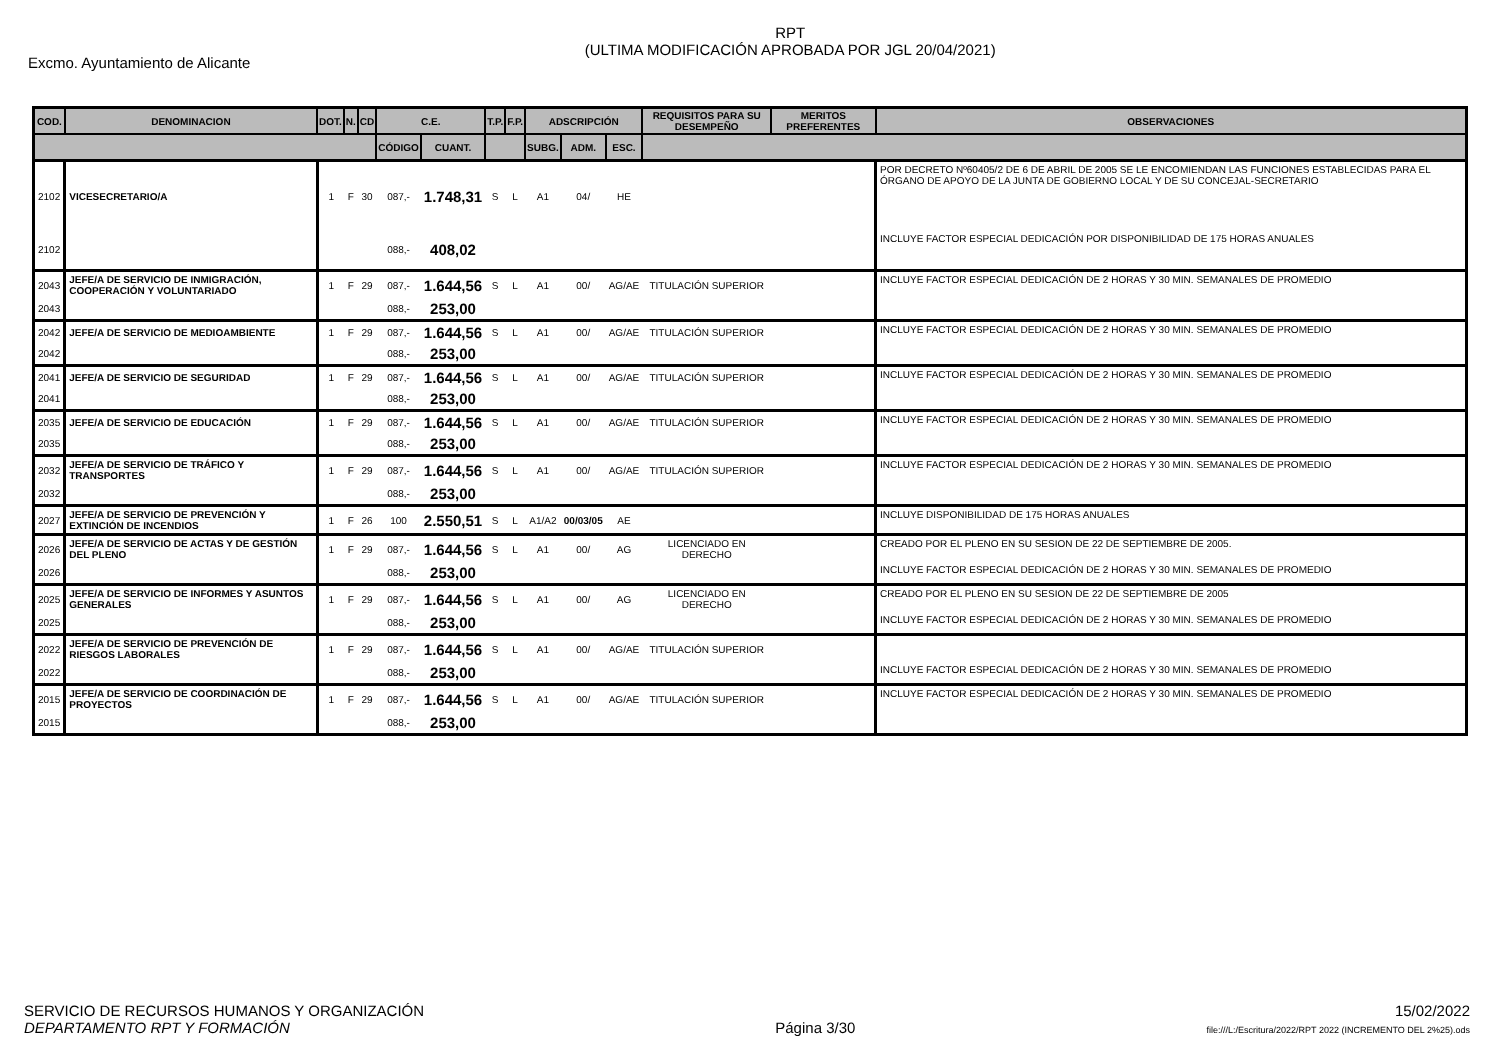Excmo. Ayuntamiento de Alicante
RPT
(ULTIMA MODIFICACIÓN APROBADA POR JGL 20/04/2021)
| COD. | DENOMINACION | DOT. | N. | CD | C.E. | | T.P. | F.P. | ADSCRIPCIÓN | | | REQUISITOS PARA SU DESEMPEÑO | MERITOS PREFERENTES | OBSERVACIONES |
| --- | --- | --- | --- | --- | --- | --- | --- | --- | --- | --- | --- | --- | --- | --- |
| | | | | | CÓDIGO | CUANT. | | | SUBG. | ADM. | ESC. | | | |
| 2102 | VICESECRETARIO/A | 1 | F | 30 | 087,- | 1.748,31 | S | L | A1 | 04/ | HE | | | POR DECRETO Nº60405/2 DE 6 DE ABRIL DE 2005 SE LE ENCOMIENDAN LAS FUNCIONES ESTABLECIDAS PARA EL ÓRGANO DE APOYO DE LA JUNTA DE GOBIERNO LOCAL Y DE SU CONCEJAL-SECRETARIO |
| 2102 | | | | | 088,- | 408,02 | | | | | | | | INCLUYE FACTOR ESPECIAL DEDICACIÓN POR DISPONIBILIDAD DE 175 HORAS ANUALES |
| 2043 | JEFE/A DE SERVICIO DE INMIGRACIÓN, COOPERACIÓN Y VOLUNTARIADO | 1 | F | 29 | 087,- | 1.644,56 | S | L | A1 | 00/ | AG/AE | TITULACIÓN SUPERIOR | | INCLUYE FACTOR ESPECIAL DEDICACIÓN DE 2 HORAS Y 30 MIN. SEMANALES DE PROMEDIO |
| 2043 | | | | | 088,- | 253,00 | | | | | | | | |
| 2042 | JEFE/A DE SERVICIO DE MEDIOAMBIENTE | 1 | F | 29 | 087,- | 1.644,56 | S | L | A1 | 00/ | AG/AE | TITULACIÓN SUPERIOR | | INCLUYE FACTOR ESPECIAL DEDICACIÓN DE 2 HORAS Y 30 MIN. SEMANALES DE PROMEDIO |
| 2042 | | | | | 088,- | 253,00 | | | | | | | | |
| 2041 | JEFE/A DE SERVICIO DE SEGURIDAD | 1 | F | 29 | 087,- | 1.644,56 | S | L | A1 | 00/ | AG/AE | TITULACIÓN SUPERIOR | | INCLUYE FACTOR ESPECIAL DEDICACIÓN DE 2 HORAS Y 30 MIN. SEMANALES DE PROMEDIO |
| 2041 | | | | | 088,- | 253,00 | | | | | | | | |
| 2035 | JEFE/A DE SERVICIO DE EDUCACIÓN | 1 | F | 29 | 087,- | 1.644,56 | S | L | A1 | 00/ | AG/AE | TITULACIÓN SUPERIOR | | INCLUYE FACTOR ESPECIAL DEDICACIÓN DE 2 HORAS Y 30 MIN. SEMANALES DE PROMEDIO |
| 2035 | | | | | 088,- | 253,00 | | | | | | | | |
| 2032 | JEFE/A DE SERVICIO DE TRÁFICO Y TRANSPORTES | 1 | F | 29 | 087,- | 1.644,56 | S | L | A1 | 00/ | AG/AE | TITULACIÓN SUPERIOR | | INCLUYE FACTOR ESPECIAL DEDICACIÓN DE 2 HORAS Y 30 MIN. SEMANALES DE PROMEDIO |
| 2032 | | | | | 088,- | 253,00 | | | | | | | | |
| 2027 | JEFE/A DE SERVICIO DE PREVENCIÓN Y EXTINCIÓN DE INCENDIOS | 1 | F | 26 | 100 | 2.550,51 | S | L | A1/A2 | 00/03/05 | AE | | | INCLUYE DISPONIBILIDAD DE 175 HORAS ANUALES |
| 2026 | JEFE/A DE SERVICIO DE ACTAS Y DE GESTIÓN DEL PLENO | 1 | F | 29 | 087,- | 1.644,56 | S | L | A1 | 00/ | AG | LICENCIADO EN DERECHO | | CREADO POR EL PLENO EN SU SESION DE 22 DE SEPTIEMBRE DE 2005. |
| 2026 | | | | | 088,- | 253,00 | | | | | | | | INCLUYE FACTOR ESPECIAL DEDICACIÓN DE 2 HORAS Y 30 MIN. SEMANALES DE PROMEDIO |
| 2025 | JEFE/A DE SERVICIO DE INFORMES Y ASUNTOS GENERALES | 1 | F | 29 | 087,- | 1.644,56 | S | L | A1 | 00/ | AG | LICENCIADO EN DERECHO | | CREADO POR EL PLENO EN SU SESION DE 22 DE SEPTIEMBRE DE 2005 |
| 2025 | | | | | 088,- | 253,00 | | | | | | | | INCLUYE FACTOR ESPECIAL DEDICACIÓN DE 2 HORAS Y 30 MIN. SEMANALES DE PROMEDIO |
| 2022 | JEFE/A DE SERVICIO DE PREVENCIÓN DE RIESGOS LABORALES | 1 | F | 29 | 087,- | 1.644,56 | S | L | A1 | 00/ | AG/AE | TITULACIÓN SUPERIOR | | |
| 2022 | | | | | 088,- | 253,00 | | | | | | | | INCLUYE FACTOR ESPECIAL DEDICACIÓN DE 2 HORAS Y 30 MIN. SEMANALES DE PROMEDIO |
| 2015 | JEFE/A DE SERVICIO DE COORDINACIÓN DE PROYECTOS | 1 | F | 29 | 087,- | 1.644,56 | S | L | A1 | 00/ | AG/AE | TITULACIÓN SUPERIOR | | INCLUYE FACTOR ESPECIAL DEDICACIÓN DE 2 HORAS Y 30 MIN. SEMANALES DE PROMEDIO |
| 2015 | | | | | 088,- | 253,00 | | | | | | | | |
SERVICIO DE RECURSOS HUMANOS Y ORGANIZACIÓN
DEPARTAMENTO RPT Y FORMACIÓN
Página 3/30
15/02/2022
file:///L:/Escritura/2022/RPT 2022 (INCREMENTO DEL 2%25).ods